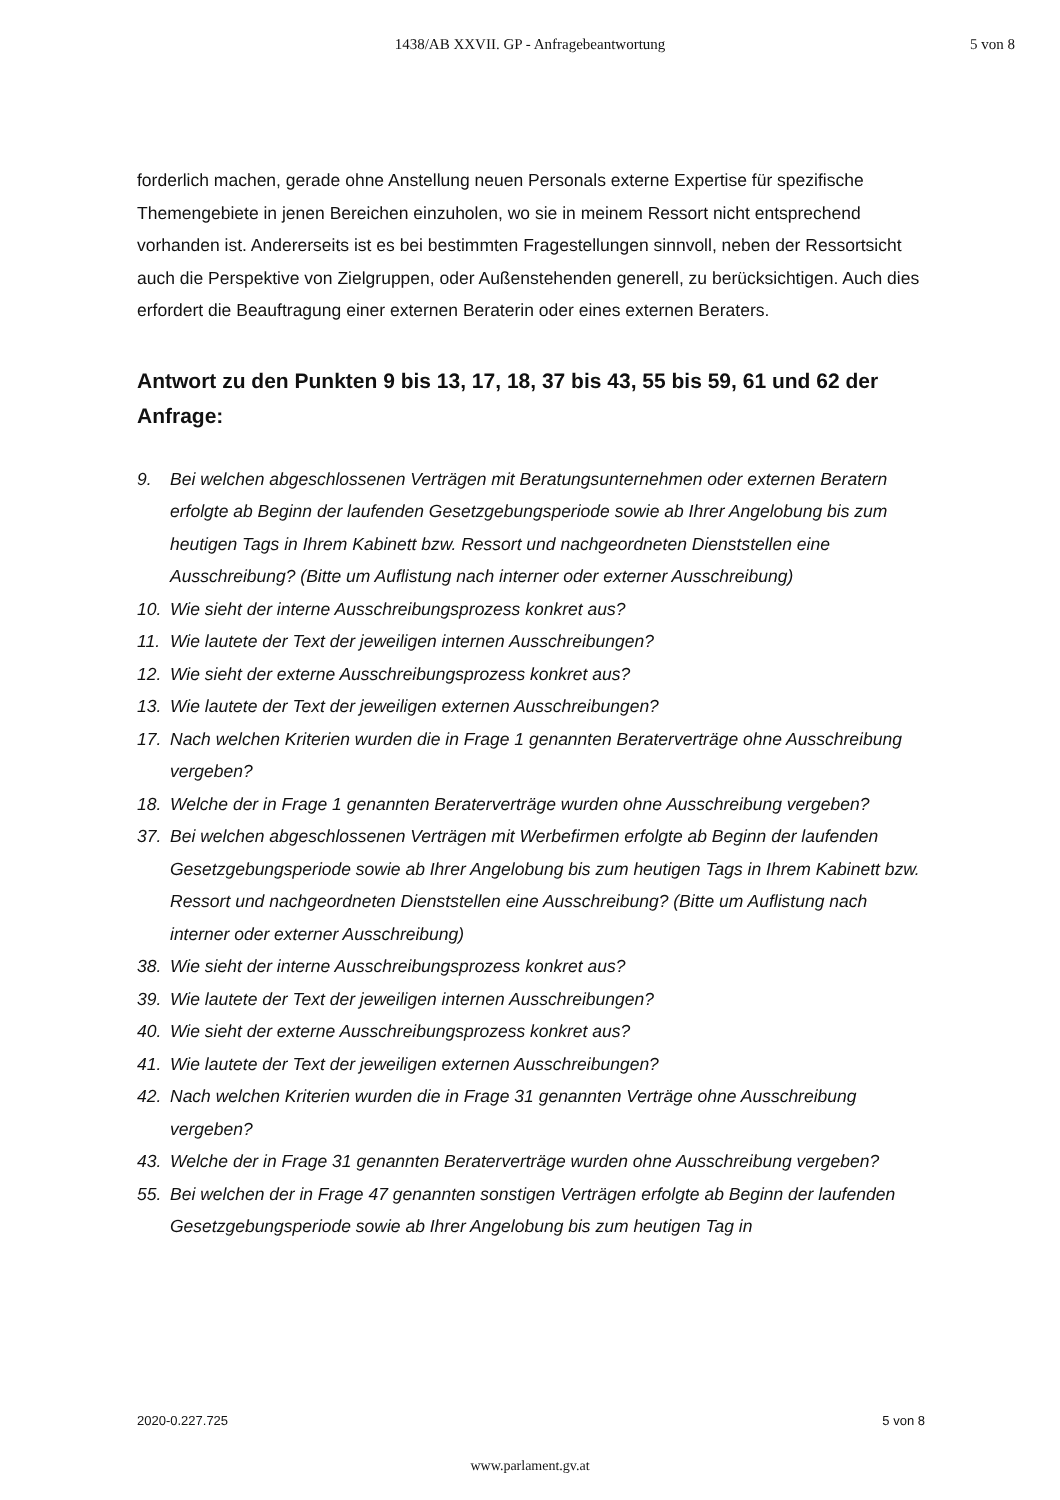1438/AB XXVII. GP - Anfragebeantwortung 5 von 8
forderlich machen, gerade ohne Anstellung neuen Personals externe Expertise für spezifische Themengebiete in jenen Bereichen einzuholen, wo sie in meinem Ressort nicht entsprechend vorhanden ist. Andererseits ist es bei bestimmten Fragestellungen sinnvoll, neben der Ressortsicht auch die Perspektive von Zielgruppen, oder Außenstehenden generell, zu berücksichtigen. Auch dies erfordert die Beauftragung einer externen Beraterin oder eines externen Beraters.
Antwort zu den Punkten 9 bis 13, 17, 18, 37 bis 43, 55 bis 59, 61 und 62 der Anfrage:
9. Bei welchen abgeschlossenen Verträgen mit Beratungsunternehmen oder externen Beratern erfolgte ab Beginn der laufenden Gesetzgebungsperiode sowie ab Ihrer Angelobung bis zum heutigen Tags in Ihrem Kabinett bzw. Ressort und nachgeordneten Dienststellen eine Ausschreibung? (Bitte um Auflistung nach interner oder externer Ausschreibung)
10. Wie sieht der interne Ausschreibungsprozess konkret aus?
11. Wie lautete der Text der jeweiligen internen Ausschreibungen?
12. Wie sieht der externe Ausschreibungsprozess konkret aus?
13. Wie lautete der Text der jeweiligen externen Ausschreibungen?
17. Nach welchen Kriterien wurden die in Frage 1 genannten Beraterverträge ohne Ausschreibung vergeben?
18. Welche der in Frage 1 genannten Beraterverträge wurden ohne Ausschreibung vergeben?
37. Bei welchen abgeschlossenen Verträgen mit Werbefirmen erfolgte ab Beginn der laufenden Gesetzgebungsperiode sowie ab Ihrer Angelobung bis zum heutigen Tags in Ihrem Kabinett bzw. Ressort und nachgeordneten Dienststellen eine Ausschreibung? (Bitte um Auflistung nach interner oder externer Ausschreibung)
38. Wie sieht der interne Ausschreibungsprozess konkret aus?
39. Wie lautete der Text der jeweiligen internen Ausschreibungen?
40. Wie sieht der externe Ausschreibungsprozess konkret aus?
41. Wie lautete der Text der jeweiligen externen Ausschreibungen?
42. Nach welchen Kriterien wurden die in Frage 31 genannten Verträge ohne Ausschreibung vergeben?
43. Welche der in Frage 31 genannten Beraterverträge wurden ohne Ausschreibung vergeben?
55. Bei welchen der in Frage 47 genannten sonstigen Verträgen erfolgte ab Beginn der laufenden Gesetzgebungsperiode sowie ab Ihrer Angelobung bis zum heutigen Tag in
2020-0.227.725 5 von 8
www.parlament.gv.at